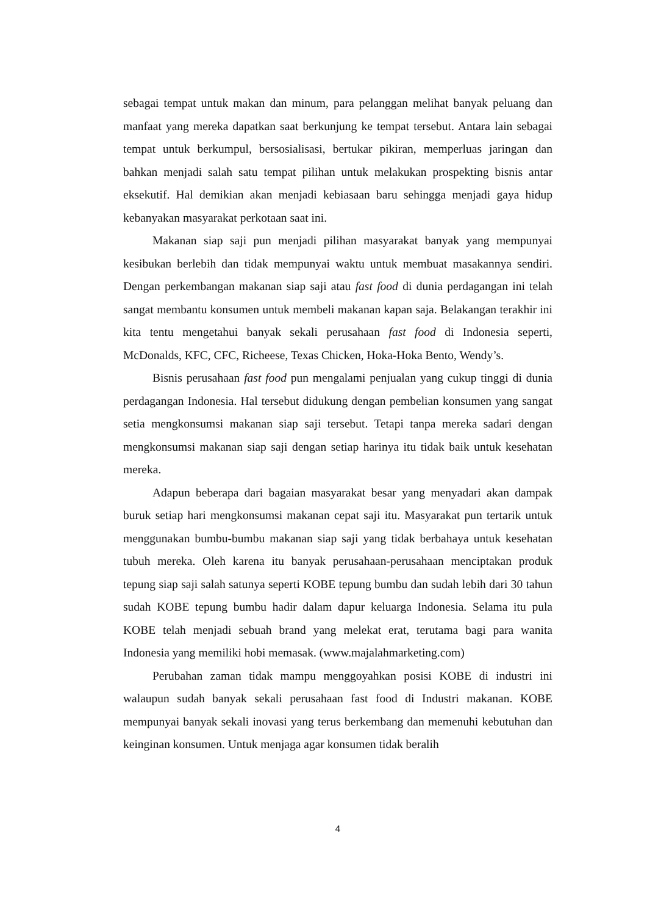sebagai tempat untuk makan dan minum, para pelanggan melihat banyak peluang dan manfaat yang mereka dapatkan saat berkunjung ke tempat tersebut. Antara lain sebagai tempat untuk berkumpul, bersosialisasi, bertukar pikiran, memperluas jaringan dan bahkan menjadi salah satu tempat pilihan untuk melakukan prospekting bisnis antar eksekutif. Hal demikian akan menjadi kebiasaan baru sehingga menjadi gaya hidup kebanyakan masyarakat perkotaan saat ini.
Makanan siap saji pun menjadi pilihan masyarakat banyak yang mempunyai kesibukan berlebih dan tidak mempunyai waktu untuk membuat masakannya sendiri. Dengan perkembangan makanan siap saji atau fast food di dunia perdagangan ini telah sangat membantu konsumen untuk membeli makanan kapan saja. Belakangan terakhir ini kita tentu mengetahui banyak sekali perusahaan fast food di Indonesia seperti, McDonalds, KFC, CFC, Richeese, Texas Chicken, Hoka-Hoka Bento, Wendy’s.
Bisnis perusahaan fast food pun mengalami penjualan yang cukup tinggi di dunia perdagangan Indonesia. Hal tersebut didukung dengan pembelian konsumen yang sangat setia mengkonsumsi makanan siap saji tersebut. Tetapi tanpa mereka sadari dengan mengkonsumsi makanan siap saji dengan setiap harinya itu tidak baik untuk kesehatan mereka.
Adapun beberapa dari bagaian masyarakat besar yang menyadari akan dampak buruk setiap hari mengkonsumsi makanan cepat saji itu. Masyarakat pun tertarik untuk menggunakan bumbu-bumbu makanan siap saji yang tidak berbahaya untuk kesehatan tubuh mereka. Oleh karena itu banyak perusahaan-perusahaan menciptakan produk tepung siap saji salah satunya seperti KOBE tepung bumbu dan sudah lebih dari 30 tahun sudah KOBE tepung bumbu hadir dalam dapur keluarga Indonesia. Selama itu pula KOBE telah menjadi sebuah brand yang melekat erat, terutama bagi para wanita Indonesia yang memiliki hobi memasak. (www.majalahmarketing.com)
Perubahan zaman tidak mampu menggoyahkan posisi KOBE di industri ini walaupun sudah banyak sekali perusahaan fast food di Industri makanan. KOBE mempunyai banyak sekali inovasi yang terus berkembang dan memenuhi kebutuhan dan keinginan konsumen. Untuk menjaga agar konsumen tidak beralih
4